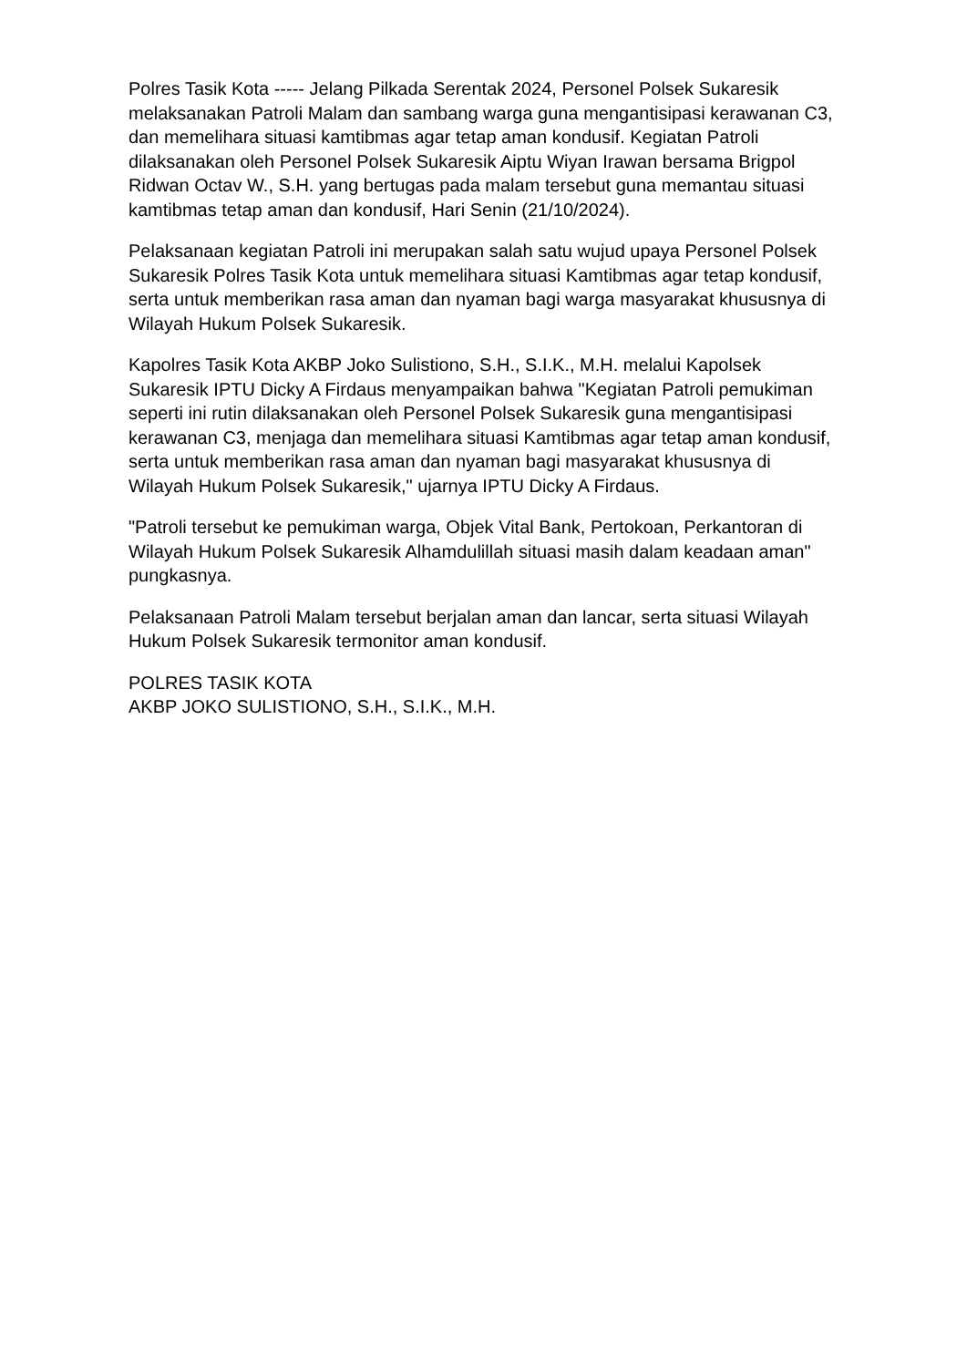Polres Tasik Kota ----- Jelang Pilkada Serentak 2024, Personel Polsek Sukaresik melaksanakan Patroli Malam dan sambang warga guna mengantisipasi kerawanan C3, dan memelihara situasi kamtibmas agar tetap aman kondusif. Kegiatan Patroli dilaksanakan oleh Personel Polsek Sukaresik Aiptu Wiyan Irawan bersama Brigpol Ridwan Octav W., S.H. yang bertugas pada malam tersebut guna memantau situasi kamtibmas tetap aman dan kondusif, Hari Senin (21/10/2024).
Pelaksanaan kegiatan Patroli ini merupakan salah satu wujud upaya Personel Polsek Sukaresik Polres Tasik Kota untuk memelihara situasi Kamtibmas agar tetap kondusif, serta untuk memberikan rasa aman dan nyaman bagi warga masyarakat khususnya di Wilayah Hukum Polsek Sukaresik.
Kapolres Tasik Kota AKBP Joko Sulistiono, S.H., S.I.K., M.H. melalui Kapolsek Sukaresik IPTU Dicky A Firdaus menyampaikan bahwa "Kegiatan Patroli pemukiman seperti ini rutin dilaksanakan oleh Personel Polsek Sukaresik guna mengantisipasi kerawanan C3, menjaga dan memelihara situasi Kamtibmas agar tetap aman kondusif, serta untuk memberikan rasa aman dan nyaman bagi masyarakat khususnya di Wilayah Hukum Polsek Sukaresik," ujarnya IPTU Dicky A Firdaus.
"Patroli tersebut ke pemukiman warga, Objek Vital Bank, Pertokoan, Perkantoran di Wilayah Hukum Polsek Sukaresik Alhamdulillah situasi masih dalam keadaan aman" pungkasnya.
Pelaksanaan Patroli Malam tersebut berjalan aman dan lancar, serta situasi Wilayah Hukum Polsek Sukaresik termonitor aman kondusif.
POLRES TASIK KOTA
AKBP JOKO SULISTIONO, S.H., S.I.K., M.H.